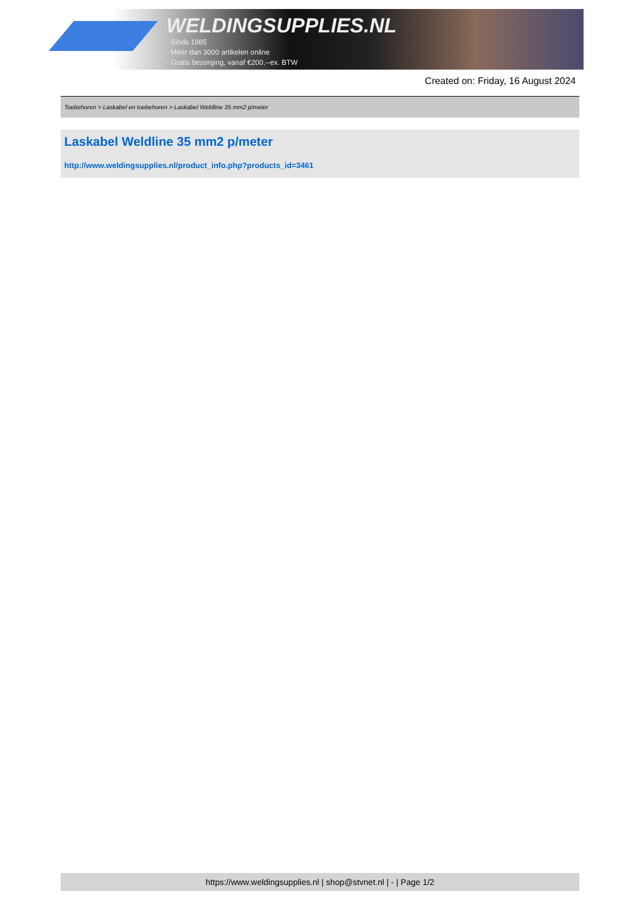WELDINGSUPPLIES.NL
- Sinds 1985
- Méér dan 3000 artikelen online
- Gratis bezorging, vanaf €200,--ex. BTW
Created on: Friday, 16 August 2024
Toebehoren > Laskabel en toebehoren > Laskabel Weldline 35 mm2 p/meter
Laskabel Weldline 35 mm2 p/meter
http://www.weldingsupplies.nl/product_info.php?products_id=3461
https://www.weldingsupplies.nl | shop@stvnet.nl | - | Page 1/2